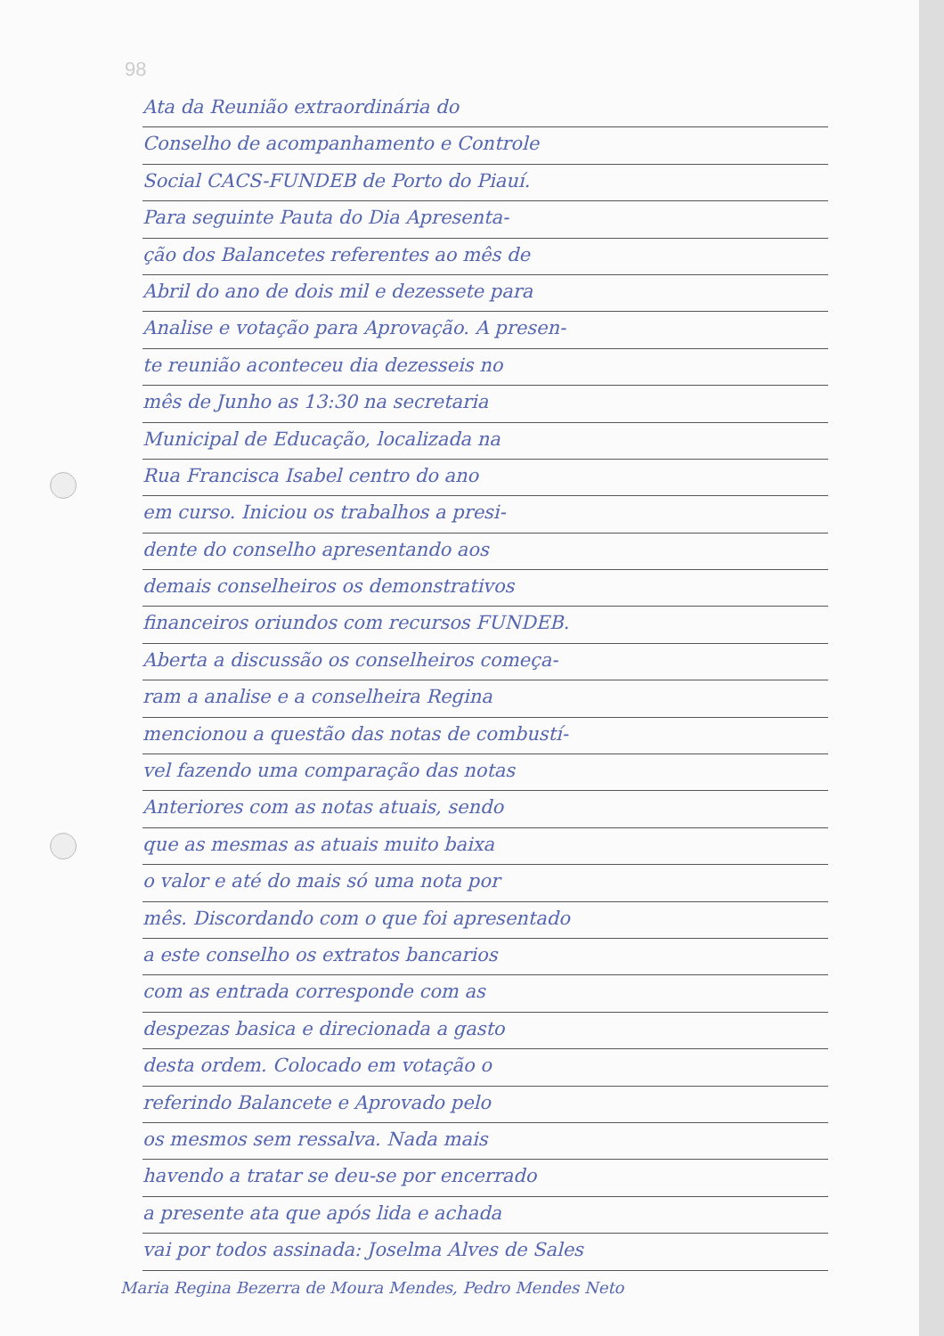98
Ata da Reunião extraordinária do
Conselho de acompanhamento e Controle
Social CACS-FUNDEB de Porto do Piauí.
Para seguinte Pauta do Dia Apresenta-
ção dos Balancetes referentes ao mês de
Abril do ano de dois mil e dezessete para
Analise e votação para Aprovação. A presen-
te reunião aconteceu dia dezesseis no
mês de Junho as 13:30 na secretaria
Municipal de Educação, localizada na
Rua Francisca Isabel centro do ano
em curso. Iniciou os trabalhos a presi-
dente do conselho apresentando aos
demais conselheiros os demonstrativos
financeiros oriundos com recursos FUNDEB.
Aberta a discussão os conselheiros começa-
ram a analise e a conselheira Regina
mencionou a questão das notas de combustí-
vel fazendo uma comparação das notas
Anteriores com as notas atuais, sendo
que as mesmas as atuais muito baixa
o valor e até do mais só uma nota por
mês. Discordando com o que foi apresentado
a este conselho os extratos bancarios
com as entrada corresponde com as
despezas basica e direcionada a gasto
desta ordem. Colocado em votação o
referindo Balancete e Aprovado pelo
os mesmos sem ressalva. Nada mais
havendo a tratar se deu-se por encerrado
a presente ata que após lida e achada
vai por todos assinada: Joselma Alves de Sales
Maria Regina Bezerra de Moura Mendes, Pedro Mendes Neto